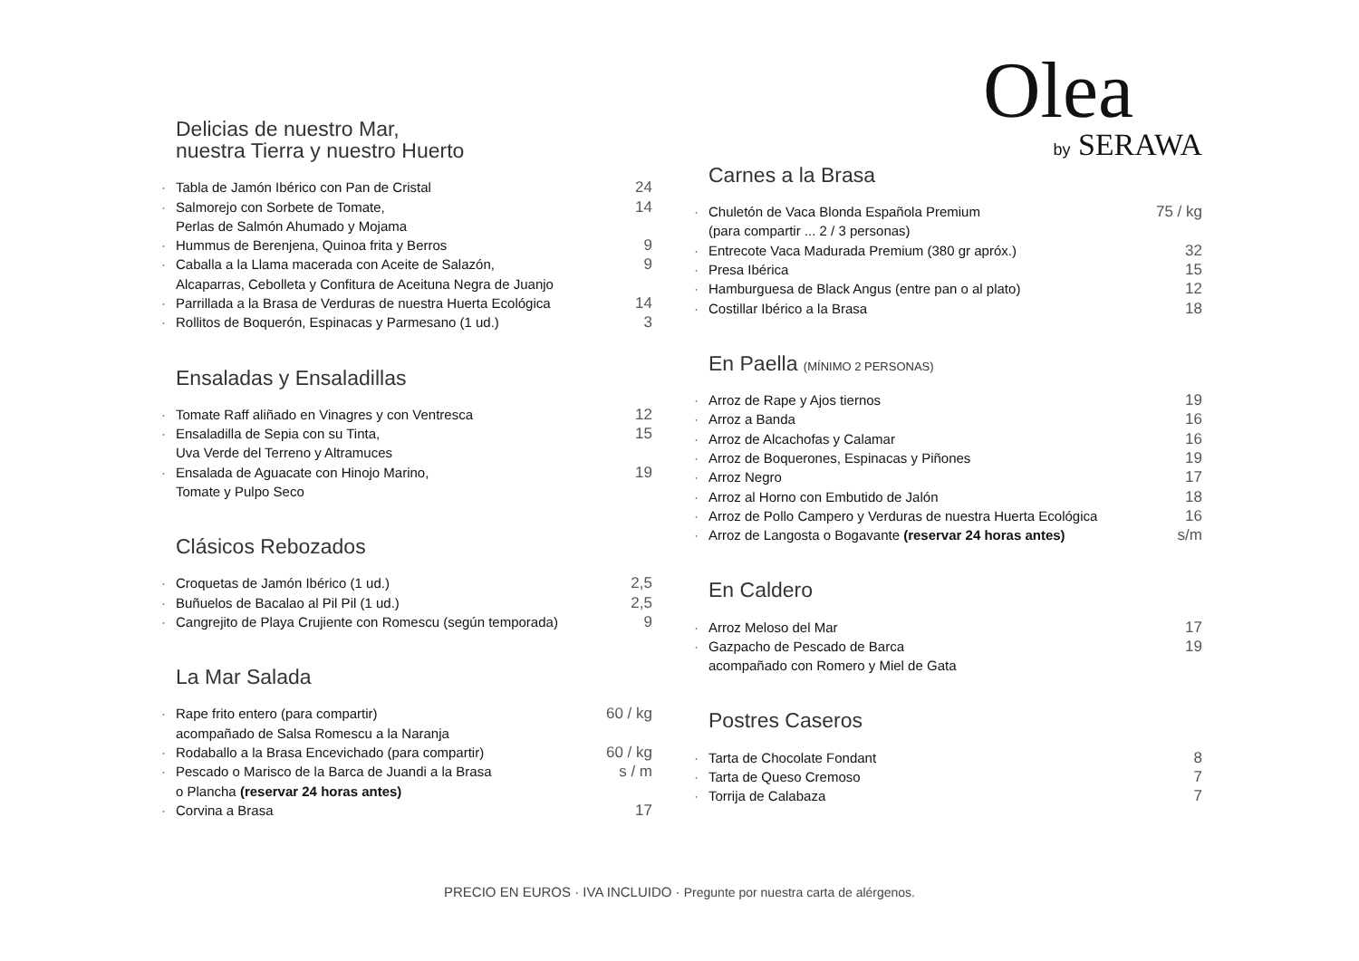Delicias de nuestro Mar,
nuestra Tierra y nuestro Huerto
Tabla de Jamón Ibérico con Pan de Cristal 24
Salmorejo con Sorbete de Tomate, 14
Perlas de Salmón Ahumado y Mojama
Hummus de Berenjena, Quinoa frita y Berros 9
Caballa a la Llama macerada con Aceite de Salazón, 9
Alcaparras, Cebolleta y Confitura de Aceituna Negra de Juanjo
Parrillada a la Brasa de Verduras de nuestra Huerta Ecológica 14
Rollitos de Boquerón, Espinacas y Parmesano (1 ud.) 3
Ensaladas y Ensaladillas
Tomate Raff aliñado en Vinagres y con Ventresca 12
Ensaladilla de Sepia con su Tinta, 15
Uva Verde del Terreno y Altramuces
Ensalada de Aguacate con Hinojo Marino, 19
Tomate y Pulpo Seco
Clásicos Rebozados
Croquetas de Jamón Ibérico (1 ud.) 2,5
Buñuelos de Bacalao al Pil Pil (1 ud.) 2,5
Cangrejito de Playa Crujiente con Romescu (según temporada) 9
La Mar Salada
Rape frito entero (para compartir) 60 / kg
acompañado de Salsa Romescu a la Naranja
Rodaballo a la Brasa Encevichado (para compartir) 60 / kg
Pescado o Marisco de la Barca de Juandi a la Brasa s / m
o Plancha (reservar 24 horas antes)
Corvina a Brasa 17
Olea
by SERAWA
Carnes a la Brasa
Chuletón de Vaca Blonda Española Premium 75 / kg
(para compartir ... 2 / 3 personas)
Entrecote Vaca Madurada Premium (380 gr apróx.) 32
Presa Ibérica 15
Hamburguesa de Black Angus (entre pan o al plato) 12
Costillar Ibérico a la Brasa 18
En Paella (MÍNIMO 2 PERSONAS)
Arroz de Rape y Ajos tiernos 19
Arroz a Banda 16
Arroz de Alcachofas y Calamar 16
Arroz de Boquerones, Espinacas y Piñones 19
Arroz Negro 17
Arroz al Horno con Embutido de Jalón 18
Arroz de Pollo Campero y Verduras de nuestra Huerta Ecológica 16
Arroz de Langosta o Bogavante (reservar 24 horas antes) s/m
En Caldero
Arroz Meloso del Mar 17
Gazpacho de Pescado de Barca 19
acompañado con Romero y Miel de Gata
Postres Caseros
Tarta de Chocolate Fondant 8
Tarta de Queso Cremoso 7
Torrija de Calabaza 7
PRECIO EN EUROS · IVA INCLUIDO · Pregunte por nuestra carta de alérgenos.